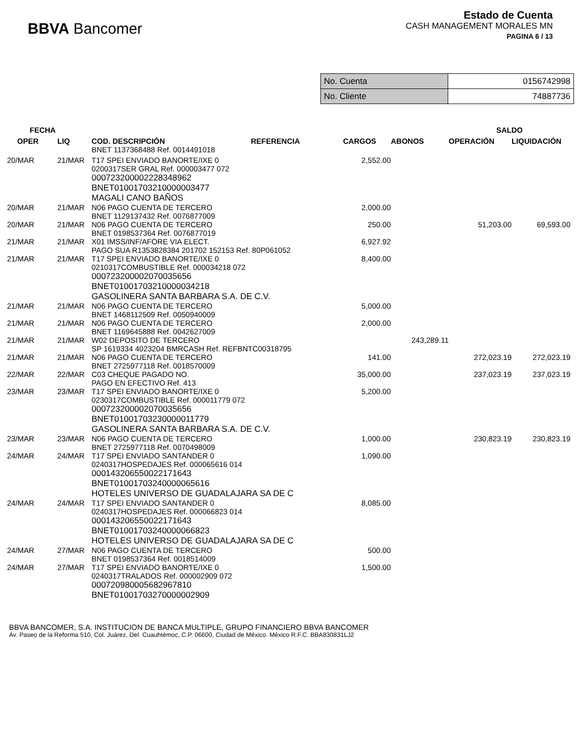BBVA Bancomer
Estado de Cuenta
CASH MANAGEMENT MORALES MN
PAGINA 6 / 13
| No. Cuenta | 0156742998 |
| No. Cliente | 74887736 |
| FECHA | | | | | SALDO | |
| --- | --- | --- | --- | --- | --- | --- |
| OPER | LIQ | COD. DESCRIPCIÓN REFERENCIA | CARGOS | ABONOS | OPERACIÓN | LIQUIDACIÓN |
| | | BNET 1137368488 Ref. 0014491018 | | | | |
| 20/MAR | 21/MAR | T17 SPEI ENVIADO BANORTE/IXE 0 0200317SER GRAL Ref. 000003477 072 000723200002228348962 BNET01001703210000003477 MAGALI CANO BAÑOS | 2,552.00 | | | |
| 20/MAR | 21/MAR | N06 PAGO CUENTA DE TERCERO BNET 1129137432 Ref. 0076877009 | 2,000.00 | | | |
| 20/MAR | 21/MAR | N06 PAGO CUENTA DE TERCERO BNET 0198537364 Ref. 0076877019 | 250.00 | | 51,203.00 | 69,593.00 |
| 21/MAR | 21/MAR | X01 IMSS/INF/AFORE VIA ELECT. PAGO SUA R1353828384 201702 152153 Ref. 80P061052 | 6,927.92 | | | |
| 21/MAR | 21/MAR | T17 SPEI ENVIADO BANORTE/IXE 0 0210317COMBUSTIBLE Ref. 000034218 072 000723200002070035656 BNET01001703210000034218 GASOLINERA SANTA BARBARA S.A. DE C.V. | 8,400.00 | | | |
| 21/MAR | 21/MAR | N06 PAGO CUENTA DE TERCERO BNET 1468112509 Ref. 0050940009 | 5,000.00 | | | |
| 21/MAR | 21/MAR | N06 PAGO CUENTA DE TERCERO BNET 1169645888 Ref. 0042627009 | 2,000.00 | | | |
| 21/MAR | 21/MAR | W02 DEPOSITO DE TERCERO SP 1619334 4023204 BMRCASH Ref. REFBNTC00318795 | | 243,289.11 | | |
| 21/MAR | 21/MAR | N06 PAGO CUENTA DE TERCERO BNET 2725977118 Ref. 0018570009 | 141.00 | | 272,023.19 | 272,023.19 |
| 22/MAR | 22/MAR | C03 CHEQUE PAGADO NO. PAGO EN EFECTIVO Ref. 413 | 35,000.00 | | 237,023.19 | 237,023.19 |
| 23/MAR | 23/MAR | T17 SPEI ENVIADO BANORTE/IXE 0 0230317COMBUSTIBLE Ref. 000011779 072 000723200002070035656 BNET01001703230000011779 GASOLINERA SANTA BARBARA S.A. DE C.V. | 5,200.00 | | | |
| 23/MAR | 23/MAR | N06 PAGO CUENTA DE TERCERO BNET 2725977118 Ref. 0070498009 | 1,000.00 | | 230,823.19 | 230,823.19 |
| 24/MAR | 24/MAR | T17 SPEI ENVIADO SANTANDER 0 0240317HOSPEDAJES Ref. 000065616 014 000143206550022171643 BNET01001703240000065616 HOTELES UNIVERSO DE GUADALAJARA SA DE C | 1,090.00 | | | |
| 24/MAR | 24/MAR | T17 SPEI ENVIADO SANTANDER 0 0240317HOSPEDAJES Ref. 000066823 014 000143206550022171643 BNET01001703240000066823 HOTELES UNIVERSO DE GUADALAJARA SA DE C | 8,085.00 | | | |
| 24/MAR | 27/MAR | N06 PAGO CUENTA DE TERCERO BNET 0198537364 Ref. 0018514009 | 500.00 | | | |
| 24/MAR | 27/MAR | T17 SPEI ENVIADO BANORTE/IXE 0 0240317TRALADOS Ref. 000002909 072 000720980005682967810 BNET01001703270000002909 | 1,500.00 | | | |
BBVA BANCOMER, S.A. INSTITUCION DE BANCA MULTIPLE, GRUPO FINANCIERO BBVA BANCOMER
Av. Paseo de la Reforma 510, Col. Juárez, Del. Cuauhtémoc, C.P. 06600, Ciudad de México. México R.F.C. BBA830831LJ2